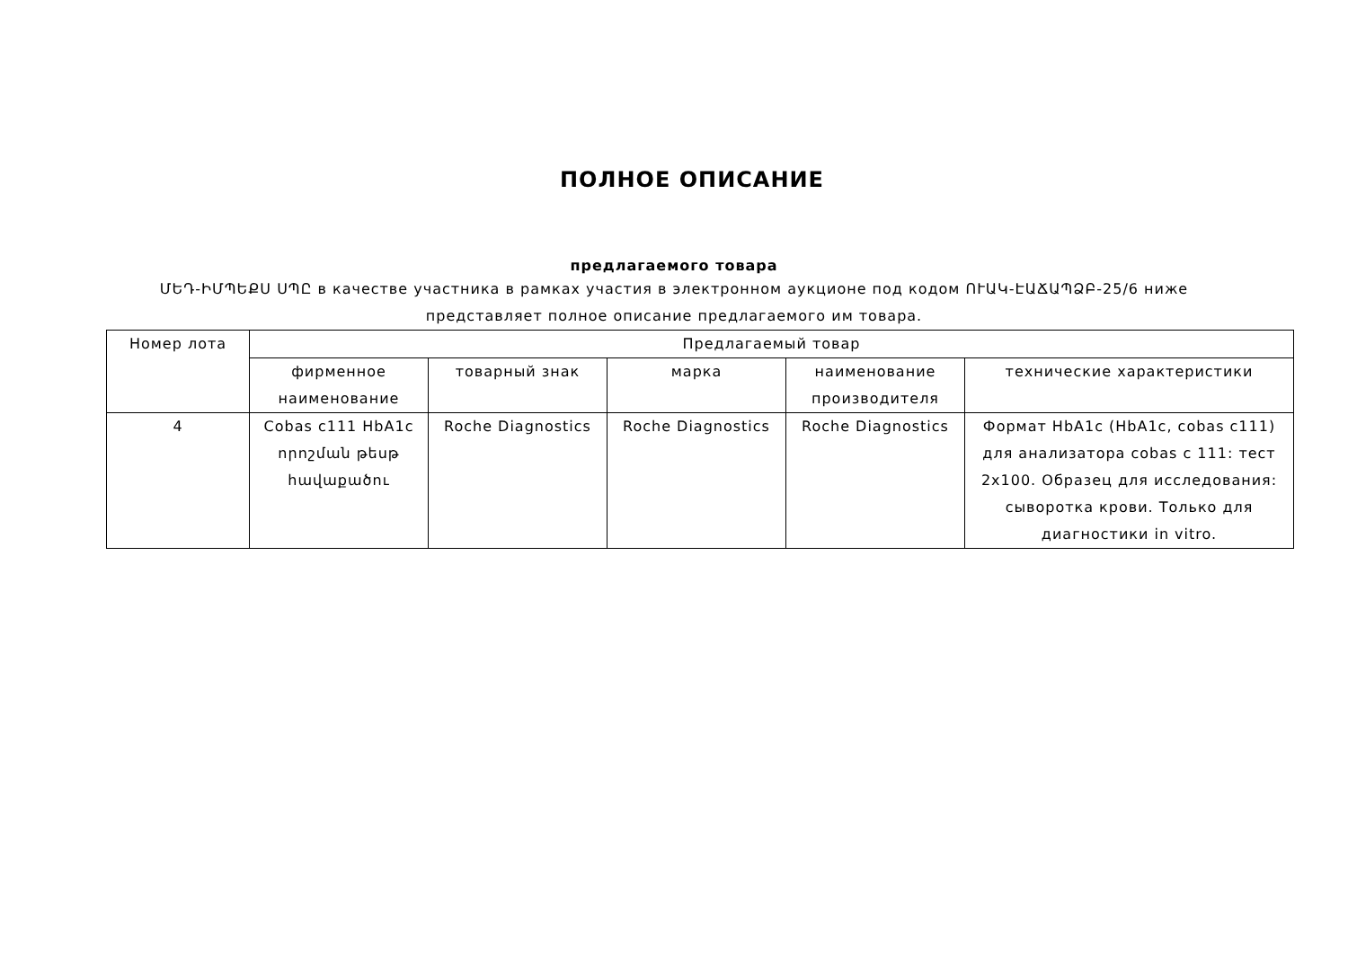ПОЛНОЕ ОПИСАНИЕ
предлагаемого товара
ՄԵԴ-ԻՄՊԵՔՍ ՍՊԸ в качестве участника в рамках участия в электронном аукционе под кодом ՈՒԱԿ-ԷԱՃԱՊՁԲ-25/6 ниже представляет полное описание предлагаемого им товара.
| Номер лота | Предлагаемый товар | | | | |
| --- | --- | --- | --- | --- | --- |
| | фирменное наименование | товарный знак | марка | наименование производителя | технические характеристики |
| 4 | Cobas c111 HbA1c որոշման թեսթ հավաքածու | Roche Diagnostics | Roche Diagnostics | Roche Diagnostics | Формат HbA1c (HbA1c, cobas c111) для анализатора cobas c 111: тест 2x100. Образец для исследования: сыворотка крови. Только для диагностики in vitro. |